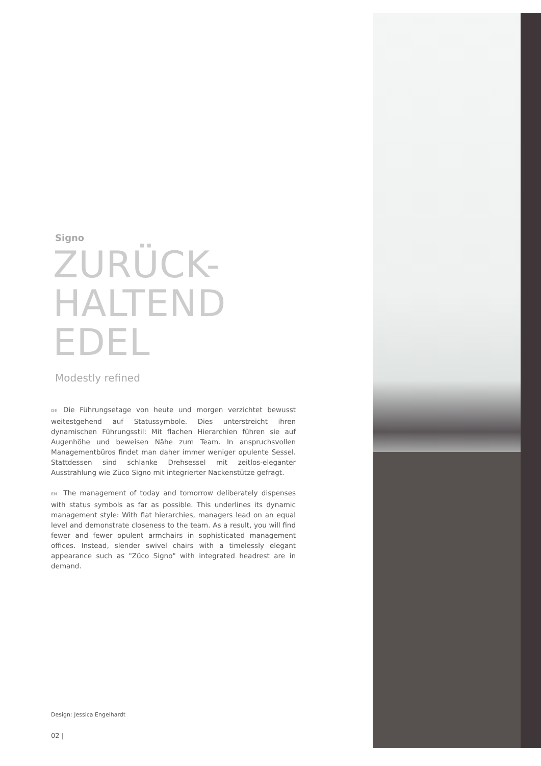Signo
ZURÜCK-
HALTEND
EDEL
Modestly refined
DE Die Führungsetage von heute und morgen verzichtet bewusst weitestgehend auf Statussymbole. Dies unterstreicht ihren dynamischen Führungsstil: Mit flachen Hierarchien führen sie auf Augenhöhe und beweisen Nähe zum Team. In anspruchsvollen Managementbüros findet man daher immer weniger opulente Sessel. Stattdessen sind schlanke Drehsessel mit zeitlos-eleganter Ausstrahlung wie Züco Signo mit integrierter Nackenstütze gefragt.
EN The management of today and tomorrow deliberately dispenses with status symbols as far as possible. This underlines its dynamic management style: With flat hierarchies, managers lead on an equal level and demonstrate closeness to the team. As a result, you will find fewer and fewer opulent armchairs in sophisticated management offices. Instead, slender swivel chairs with a timelessly elegant appearance such as "Züco Signo" with integrated headrest are in demand.
Design: Jessica Engelhardt
02 |